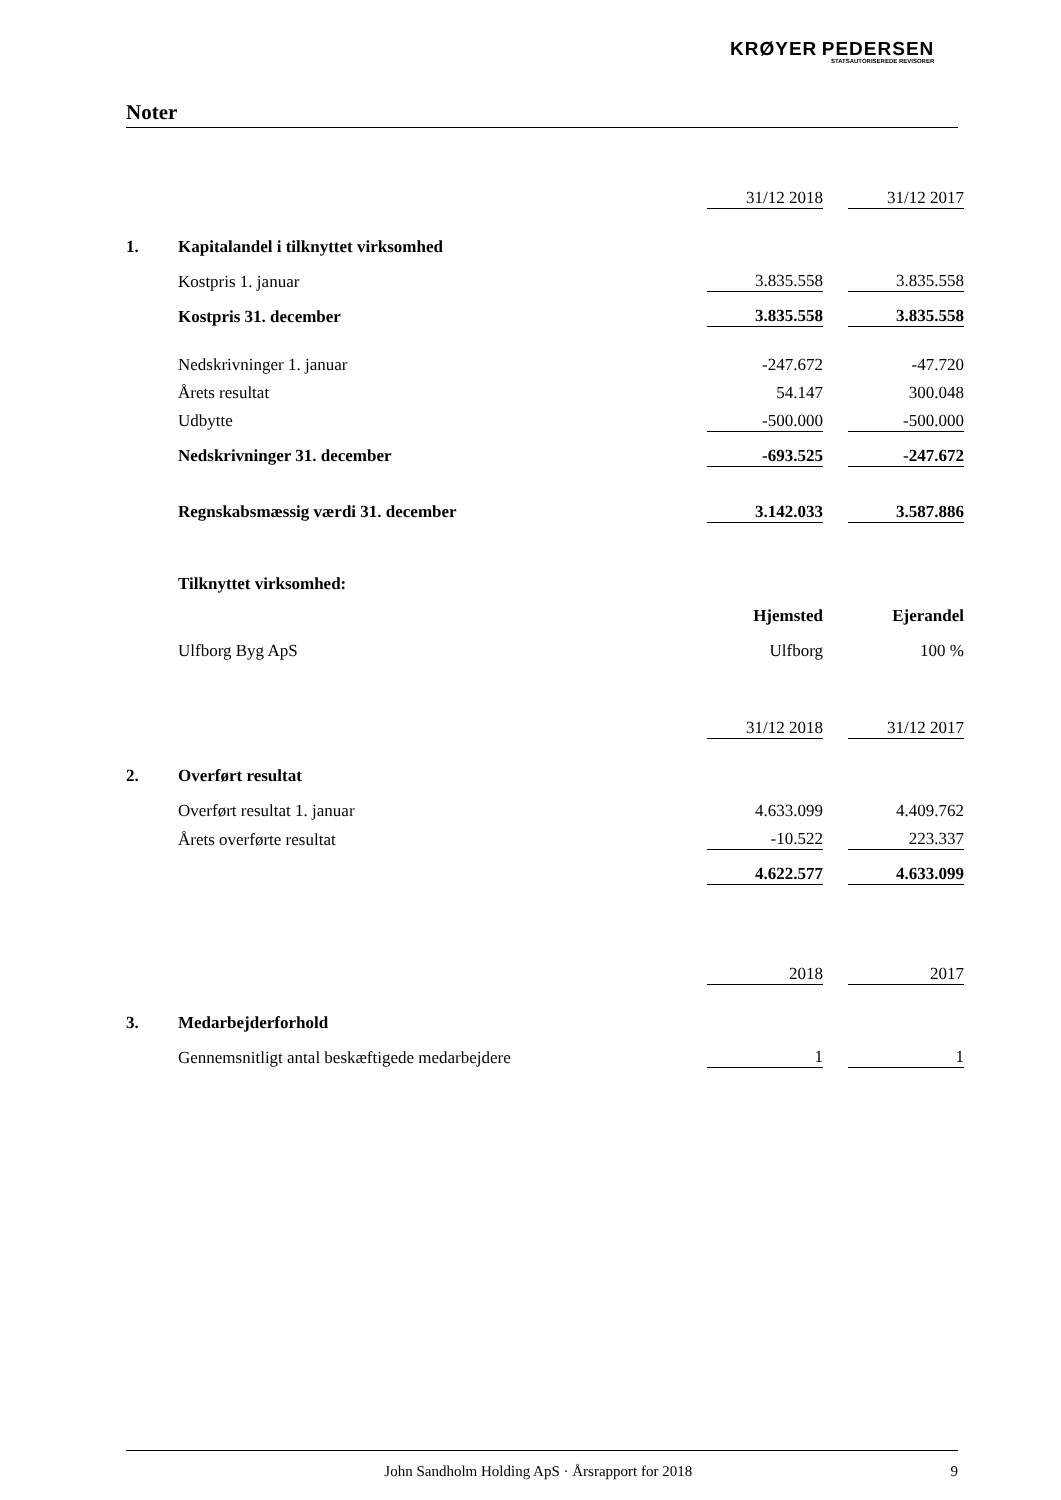KRØYER PEDERSEN
STATSAUTORISEREDE REVISORER
Noter
| | | 31/12 2018 | | 31/12 2017 |
| 1. | Kapitalandel i tilknyttet virksomhed | | | |
| | Kostpris 1. januar | 3.835.558 | | 3.835.558 |
| | Kostpris 31. december | 3.835.558 | | 3.835.558 |
| | Nedskrivninger 1. januar | -247.672 | | -47.720 |
| | Årets resultat | 54.147 | | 300.048 |
| | Udbytte | -500.000 | | -500.000 |
| | Nedskrivninger 31. december | -693.525 | | -247.672 |
| | Regnskabsmæssig værdi 31. december | 3.142.033 | | 3.587.886 |
| | Tilknyttet virksomhed: | | | |
| | | Hjemsted | | Ejerandel |
| | Ulfborg Byg ApS | Ulfborg | | 100 % |
| | | 31/12 2018 | | 31/12 2017 |
| 2. | Overført resultat | | | |
| | Overført resultat 1. januar | 4.633.099 | | 4.409.762 |
| | Årets overførte resultat | -10.522 | | 223.337 |
| | | 4.622.577 | | 4.633.099 |
| | | 2018 | | 2017 |
| 3. | Medarbejderforhold | | | |
| | Gennemsnitligt antal beskæftigede medarbejdere | 1 | | 1 |
John Sandholm Holding ApS · Årsrapport for 2018 9